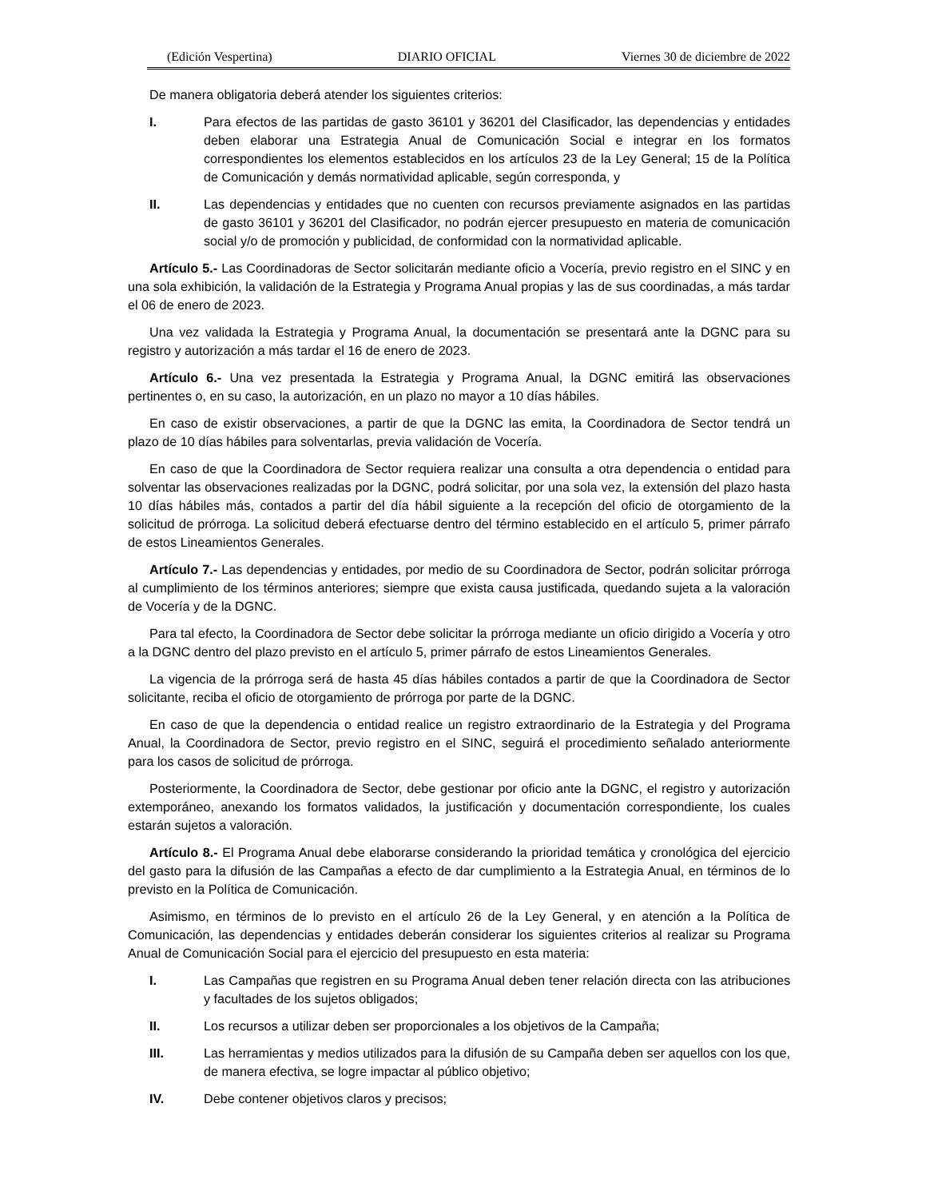(Edición Vespertina) DIARIO OFICIAL Viernes 30 de diciembre de 2022
De manera obligatoria deberá atender los siguientes criterios:
I. Para efectos de las partidas de gasto 36101 y 36201 del Clasificador, las dependencias y entidades deben elaborar una Estrategia Anual de Comunicación Social e integrar en los formatos correspondientes los elementos establecidos en los artículos 23 de la Ley General; 15 de la Política de Comunicación y demás normatividad aplicable, según corresponda, y
II. Las dependencias y entidades que no cuenten con recursos previamente asignados en las partidas de gasto 36101 y 36201 del Clasificador, no podrán ejercer presupuesto en materia de comunicación social y/o de promoción y publicidad, de conformidad con la normatividad aplicable.
Artículo 5.- Las Coordinadoras de Sector solicitarán mediante oficio a Vocería, previo registro en el SINC y en una sola exhibición, la validación de la Estrategia y Programa Anual propias y las de sus coordinadas, a más tardar el 06 de enero de 2023.
Una vez validada la Estrategia y Programa Anual, la documentación se presentará ante la DGNC para su registro y autorización a más tardar el 16 de enero de 2023.
Artículo 6.- Una vez presentada la Estrategia y Programa Anual, la DGNC emitirá las observaciones pertinentes o, en su caso, la autorización, en un plazo no mayor a 10 días hábiles.
En caso de existir observaciones, a partir de que la DGNC las emita, la Coordinadora de Sector tendrá un plazo de 10 días hábiles para solventarlas, previa validación de Vocería.
En caso de que la Coordinadora de Sector requiera realizar una consulta a otra dependencia o entidad para solventar las observaciones realizadas por la DGNC, podrá solicitar, por una sola vez, la extensión del plazo hasta 10 días hábiles más, contados a partir del día hábil siguiente a la recepción del oficio de otorgamiento de la solicitud de prórroga. La solicitud deberá efectuarse dentro del término establecido en el artículo 5, primer párrafo de estos Lineamientos Generales.
Artículo 7.- Las dependencias y entidades, por medio de su Coordinadora de Sector, podrán solicitar prórroga al cumplimiento de los términos anteriores; siempre que exista causa justificada, quedando sujeta a la valoración de Vocería y de la DGNC.
Para tal efecto, la Coordinadora de Sector debe solicitar la prórroga mediante un oficio dirigido a Vocería y otro a la DGNC dentro del plazo previsto en el artículo 5, primer párrafo de estos Lineamientos Generales.
La vigencia de la prórroga será de hasta 45 días hábiles contados a partir de que la Coordinadora de Sector solicitante, reciba el oficio de otorgamiento de prórroga por parte de la DGNC.
En caso de que la dependencia o entidad realice un registro extraordinario de la Estrategia y del Programa Anual, la Coordinadora de Sector, previo registro en el SINC, seguirá el procedimiento señalado anteriormente para los casos de solicitud de prórroga.
Posteriormente, la Coordinadora de Sector, debe gestionar por oficio ante la DGNC, el registro y autorización extemporáneo, anexando los formatos validados, la justificación y documentación correspondiente, los cuales estarán sujetos a valoración.
Artículo 8.- El Programa Anual debe elaborarse considerando la prioridad temática y cronológica del ejercicio del gasto para la difusión de las Campañas a efecto de dar cumplimiento a la Estrategia Anual, en términos de lo previsto en la Política de Comunicación.
Asimismo, en términos de lo previsto en el artículo 26 de la Ley General, y en atención a la Política de Comunicación, las dependencias y entidades deberán considerar los siguientes criterios al realizar su Programa Anual de Comunicación Social para el ejercicio del presupuesto en esta materia:
I. Las Campañas que registren en su Programa Anual deben tener relación directa con las atribuciones y facultades de los sujetos obligados;
II. Los recursos a utilizar deben ser proporcionales a los objetivos de la Campaña;
III. Las herramientas y medios utilizados para la difusión de su Campaña deben ser aquellos con los que, de manera efectiva, se logre impactar al público objetivo;
IV. Debe contener objetivos claros y precisos;